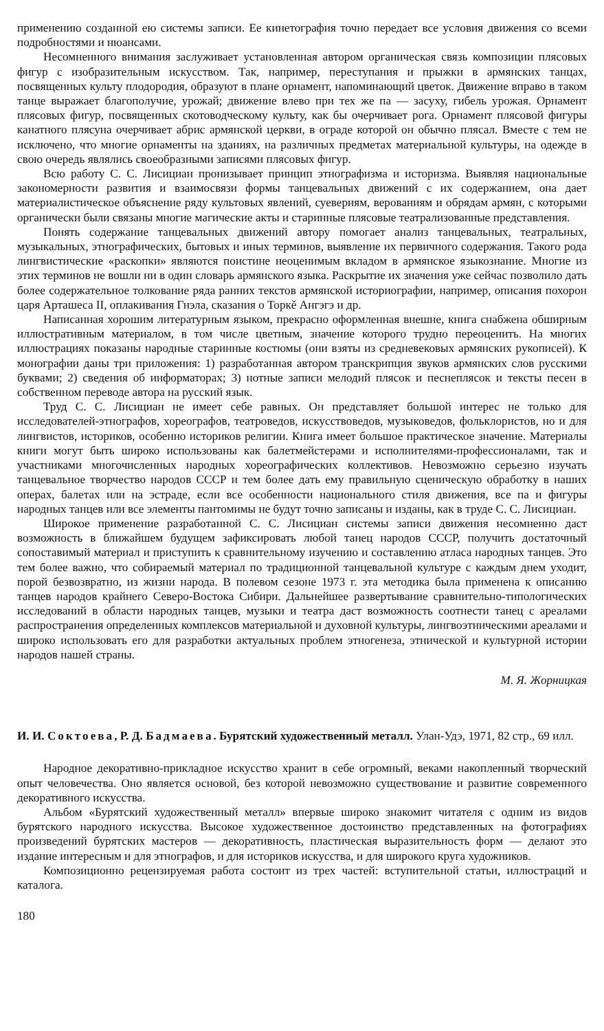применению созданной ею системы записи. Ее кинетография точно передает все условия движения со всеми подробностями и нюансами.
Несомненного внимания заслуживает установленная автором органическая связь композиции плясовых фигур с изобразительным искусством. Так, например, переступания и прыжки в армянских танцах, посвященных культу плодородия, образуют в плане орнамент, напоминающий цветок. Движение вправо в таком танце выражает благополучие, урожай; движение влево при тех же па — засуху, гибель урожая. Орнамент плясовых фигур, посвященных скотоводческому культу, как бы очерчивает рога. Орнамент плясовой фигуры канатного плясуна очерчивает абрис армянской церкви, в ограде которой он обычно плясал. Вместе с тем не исключено, что многие орнаменты на зданиях, на различных предметах материальной культуры, на одежде в свою очередь являлись своеобразными записями плясовых фигур.
Всю работу С. С. Лисициан пронизывает принцип этнографизма и историзма. Выявляя национальные закономерности развития и взаимосвязи формы танцевальных движений с их содержанием, она дает материалистическое объяснение ряду культовых явлений, суевериям, верованиям и обрядам армян, с которыми органически были связаны многие магические акты и старинные плясовые театрализованные представления.
Понять содержание танцевальных движений автору помогает анализ танцевальных, театральных, музыкальных, этнографических, бытовых и иных терминов, выявление их первичного содержания. Такого рода лингвистические «раскопки» являются поистине неоценимым вкладом в армянское языкознание. Многие из этих терминов не вошли ни в один словарь армянского языка. Раскрытие их значения уже сейчас позволило дать более содержательное толкование ряда ранних текстов армянской историографии, например, описания похорон царя Арташеса II, оплакивания Гнэла, сказания о Торкě Ангэгэ и др.
Написанная хорошим литературным языком, прекрасно оформленная внешне, книга снабжена обширным иллюстративным материалом, в том числе цветным, значение которого трудно переоценить. На многих иллюстрациях показаны народные старинные костюмы (они взяты из средневековых армянских рукописей). К монографии даны три приложения: 1) разработанная автором транскрипция звуков армянских слов русскими буквами; 2) сведения об информаторах; 3) нотные записи мелодий плясок и песнеплясок и тексты песен в собственном переводе автора на русский язык.
Труд С. С. Лисициан не имеет себе равных. Он представляет большой интерес не только для исследователей-этнографов, хореографов, театроведов, искусствоведов, музыковедов, фольклористов, но и для лингвистов, историков, особенно историков религии. Книга имеет большое практическое значение. Материалы книги могут быть широко использованы как балетмейстерами и исполнителями-профессионалами, так и участниками многочисленных народных хореографических коллективов. Невозможно серьезно изучать танцевальное творчество народов СССР и тем более дать ему правильную сценическую обработку в наших операх, балетах или на эстраде, если все особенности национального стиля движения, все па и фигуры народных танцев или все элементы пантомимы не будут точно записаны и изданы, как в труде С. С. Лисициан.
Широкое применение разработанной С. С. Лисициан системы записи движения несомненно даст возможность в ближайшем будущем зафиксировать любой танец народов СССР, получить достаточный сопоставимый материал и приступить к сравнительному изучению и составлению атласа народных танцев. Это тем более важно, что собираемый материал по традиционной танцевальной культуре с каждым днем уходит, порой безвозвратно, из жизни народа. В полевом сезоне 1973 г. эта методика была применена к описанию танцев народов крайнего Северо-Востока Сибири. Дальнейшее развертывание сравнительно-типологических исследований в области народных танцев, музыки и театра даст возможность соотнести танец с ареалами распространения определенных комплексов материальной и духовной культуры, лингвоэтническими ареалами и широко использовать его для разработки актуальных проблем этногенеза, этнической и культурной истории народов нашей страны.
М. Я. Жорницкая
И. И. Соктоева, Р. Д. Бадмаева. Бурятский художественный металл. Улан-Удэ, 1971, 82 стр., 69 илл.
Народное декоративно-прикладное искусство хранит в себе огромный, веками накопленный творческий опыт человечества. Оно является основой, без которой невозможно существование и развитие современного декоративного искусства.
Альбом «Бурятский художественный металл» впервые широко знакомит читателя с одним из видов бурятского народного искусства. Высокое художественное достоинство представленных на фотографиях произведений бурятских мастеров — декоративность, пластическая выразительность форм — делают это издание интересным и для этнографов, и для историков искусства, и для широкого круга художников.
Композиционно рецензируемая работа состоит из трех частей: вступительной статьи, иллюстраций и каталога.
180